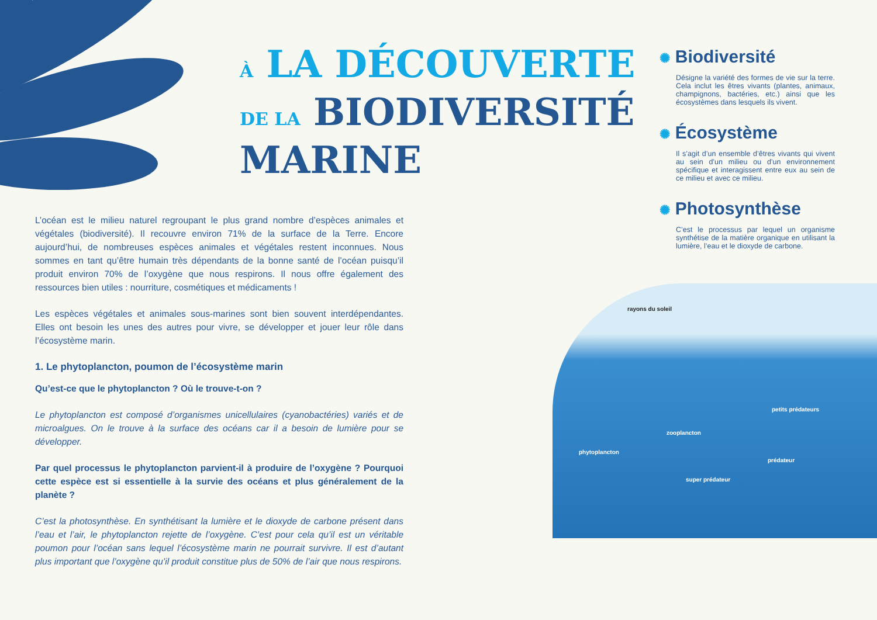À LA DÉCOUVERTE
DE LA BIODIVERSITÉ
MARINE
L’océan est le milieu naturel regroupant le plus grand nombre d’espèces animales et végétales (biodiversité). Il recouvre environ 71% de la surface de la Terre. Encore aujourd’hui, de nombreuses espèces animales et végétales restent inconnues. Nous sommes en tant qu’être humain très dépendants de la bonne santé de l’océan puisqu’il produit environ 70% de l’oxygène que nous respirons. Il nous offre également des ressources bien utiles : nourriture, cosmétiques et médicaments !
Les espèces végétales et animales sous-marines sont bien souvent interdépendantes. Elles ont besoin les unes des autres pour vivre, se développer et jouer leur rôle dans l’écosystème marin.
1. Le phytoplancton, poumon de l’écosystème marin
Qu’est-ce que le phytoplancton ? Où le trouve-t-on ?
Le phytoplancton est composé d’organismes unicellulaires (cyanobactéries) variés et de microalgues. On le trouve à la surface des océans car il a besoin de lumière pour se développer.
Par quel processus le phytoplancton parvient-il à produire de l’oxygène ? Pourquoi cette espèce est si essentielle à la survie des océans et plus généralement de la planète ?
C’est la photosynthèse. En synthétisant la lumière et le dioxyde de carbone présent dans l’eau et l’air, le phytoplancton rejette de l’oxygène. C’est pour cela qu’il est un véritable poumon pour l’océan sans lequel l’écosystème marin ne pourrait survivre. Il est d’autant plus important que l’oxygène qu’il produit constitue plus de 50% de l’air que nous respirons.
✺ Biodiversité
Désigne la variété des formes de vie sur la terre. Cela inclut les êtres vivants (plantes, animaux, champignons, bactéries, etc.) ainsi que les écosystèmes dans lesquels ils vivent.
✺ Écosystème
Il s’agit d’un ensemble d’êtres vivants qui vivent au sein d’un milieu ou d’un environnement spécifique et interagissent entre eux au sein de ce milieu et avec ce milieu.
✺ Photosynthèse
C’est le processus par lequel un organisme synthétise de la matière organique en utilisant la lumière, l’eau et le dioxyde de carbone.
rayons du soleil
petits prédateurs
zooplancton
phytoplancton
prédateur
super prédateur